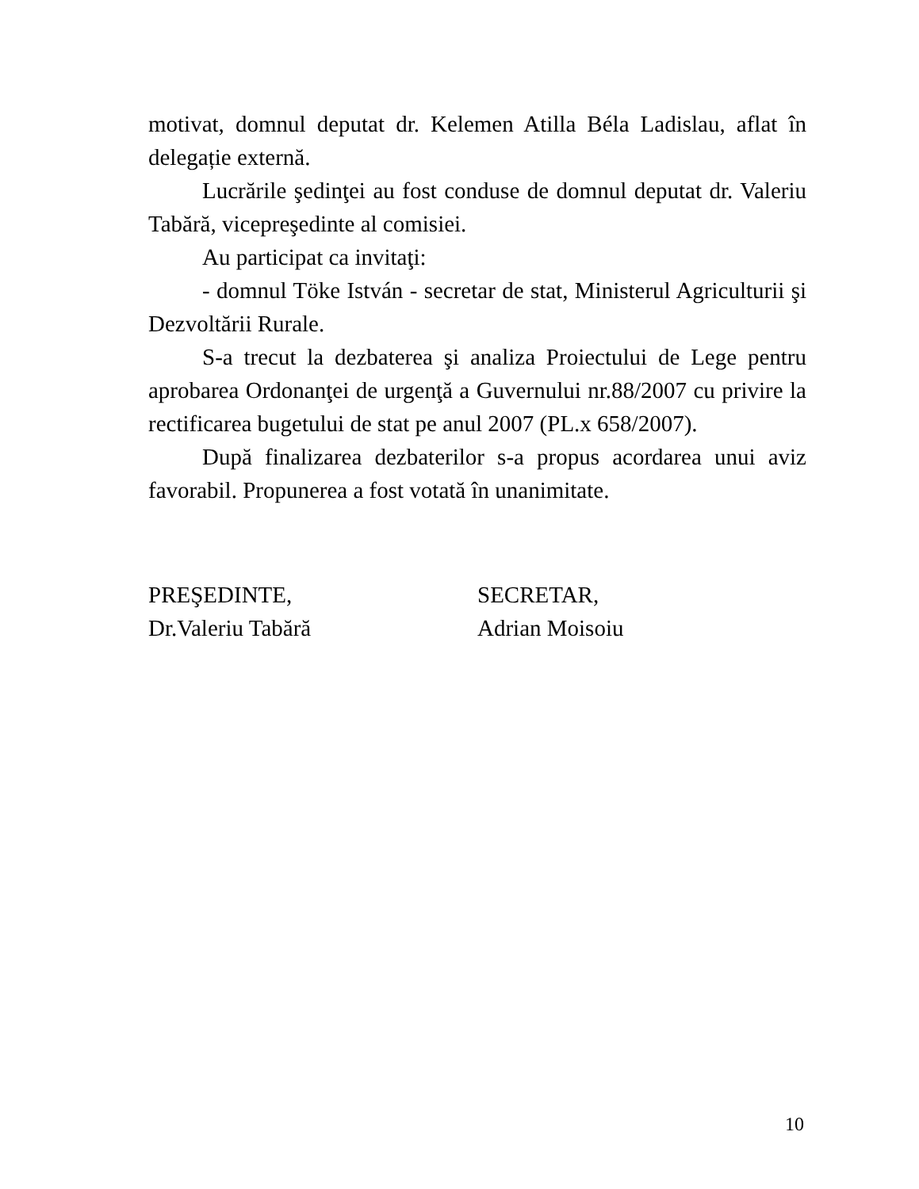motivat, domnul deputat dr. Kelemen Atilla Béla Ladislau, aflat în delegație externă.
Lucrările şedinţei au fost conduse de domnul deputat dr. Valeriu Tabără, vicepreşedinte al comisiei.
Au participat ca invitaţi:
- domnul Töke István - secretar de stat, Ministerul Agriculturii şi Dezvoltării Rurale.
S-a trecut la dezbaterea şi analiza Proiectului de Lege pentru aprobarea Ordonanţei de urgenţă a Guvernului nr.88/2007 cu privire la rectificarea bugetului de stat pe anul 2007 (PL.x 658/2007).
După finalizarea dezbaterilor s-a propus acordarea unui aviz favorabil. Propunerea a fost votată în unanimitate.
PREŞEDINTE,
Dr.Valeriu Tabără
SECRETAR,
Adrian Moisoiu
10